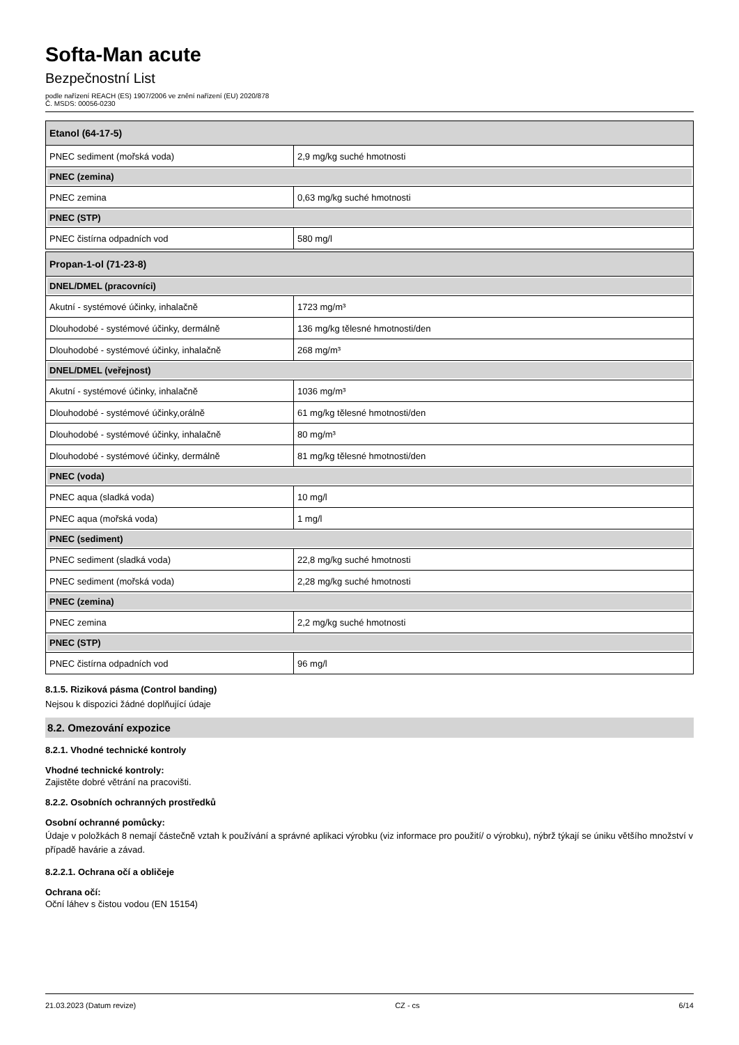Softa-Man acute
Bezpečnostní List
podle nařízení REACH (ES) 1907/2006 ve znění nařízení (EU) 2020/878
Č. MSDS: 00056-0230
| Etanol (64-17-5) | |
| PNEC sediment (mořská voda) | 2,9 mg/kg suché hmotnosti |
| PNEC (zemina) | |
| PNEC zemina | 0,63 mg/kg suché hmotnosti |
| PNEC (STP) | |
| PNEC čistírna odpadních vod | 580 mg/l |
| Propan-1-ol (71-23-8) | |
| DNEL/DMEL (pracovníci) | |
| Akutní - systémové účinky, inhalačně | 1723 mg/m³ |
| Dlouhodobé - systémové účinky, dermálně | 136 mg/kg tělesné hmotnosti/den |
| Dlouhodobé - systémové účinky, inhalačně | 268 mg/m³ |
| DNEL/DMEL (veřejnost) | |
| Akutní - systémové účinky, inhalačně | 1036 mg/m³ |
| Dlouhodobé - systémové účinky,orálně | 61 mg/kg tělesné hmotnosti/den |
| Dlouhodobé - systémové účinky, inhalačně | 80 mg/m³ |
| Dlouhodobé - systémové účinky, dermálně | 81 mg/kg tělesné hmotnosti/den |
| PNEC (voda) | |
| PNEC aqua (sladká voda) | 10 mg/l |
| PNEC aqua (mořská voda) | 1 mg/l |
| PNEC (sediment) | |
| PNEC sediment (sladká voda) | 22,8 mg/kg suché hmotnosti |
| PNEC sediment (mořská voda) | 2,28 mg/kg suché hmotnosti |
| PNEC (zemina) | |
| PNEC zemina | 2,2 mg/kg suché hmotnosti |
| PNEC (STP) | |
| PNEC čistírna odpadních vod | 96 mg/l |
8.1.5. Riziková pásma (Control banding)
Nejsou k dispozici žádné doplňující údaje
8.2. Omezování expozice
8.2.1. Vhodné technické kontroly
Vhodné technické kontroly:
Zajistěte dobré větrání na pracovišti.
8.2.2. Osobních ochranných prostředků
Osobní ochranné pomůcky:
Údaje v položkách 8 nemají částečně vztah k používání a správné aplikaci výrobku (viz informace pro použití/ o výrobku), nýbrž týkají se úniku většího množství v případě havárie a závad.
8.2.2.1. Ochrana očí a obličeje
Ochrana očí:
Oční láhev s čistou vodou (EN 15154)
21.03.2023 (Datum revize) CZ - cs 6/14